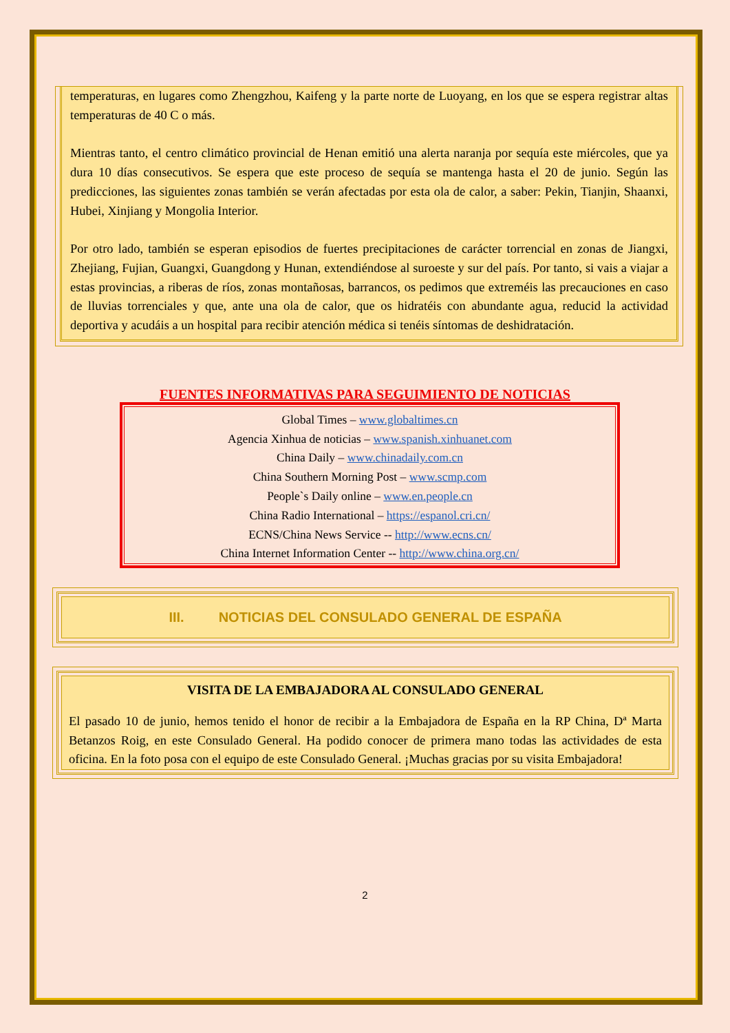temperaturas, en lugares como Zhengzhou, Kaifeng y la parte norte de Luoyang, en los que se espera registrar altas temperaturas de 40 C o más.
Mientras tanto, el centro climático provincial de Henan emitió una alerta naranja por sequía este miércoles, que ya dura 10 días consecutivos. Se espera que este proceso de sequía se mantenga hasta el 20 de junio. Según las predicciones, las siguientes zonas también se verán afectadas por esta ola de calor, a saber: Pekin, Tianjin, Shaanxi, Hubei, Xinjiang y Mongolia Interior.
Por otro lado, también se esperan episodios de fuertes precipitaciones de carácter torrencial en zonas de Jiangxi, Zhejiang, Fujian, Guangxi, Guangdong y Hunan, extendiéndose al suroeste y sur del país. Por tanto, si vais a viajar a estas provincias, a riberas de ríos, zonas montañosas, barrancos, os pedimos que extreméis las precauciones en caso de lluvias torrenciales y que, ante una ola de calor, que os hidratéis con abundante agua, reducid la actividad deportiva y acudáis a un hospital para recibir atención médica si tenéis síntomas de deshidratación.
FUENTES INFORMATIVAS PARA SEGUIMIENTO DE NOTICIAS
Global Times – www.globaltimes.cn
Agencia Xinhua de noticias – www.spanish.xinhuanet.com
China Daily – www.chinadaily.com.cn
China Southern Morning Post – www.scmp.com
People`s Daily online – www.en.people.cn
China Radio International – https://espanol.cri.cn/
ECNS/China News Service -- http://www.ecns.cn/
China Internet Information Center -- http://www.china.org.cn/
III. NOTICIAS DEL CONSULADO GENERAL DE ESPAÑA
VISITA DE LA EMBAJADORA AL CONSULADO GENERAL
El pasado 10 de junio, hemos tenido el honor de recibir a la Embajadora de España en la RP China, Dª Marta Betanzos Roig, en este Consulado General. Ha podido conocer de primera mano todas las actividades de esta oficina. En la foto posa con el equipo de este Consulado General. ¡Muchas gracias por su visita Embajadora!
2